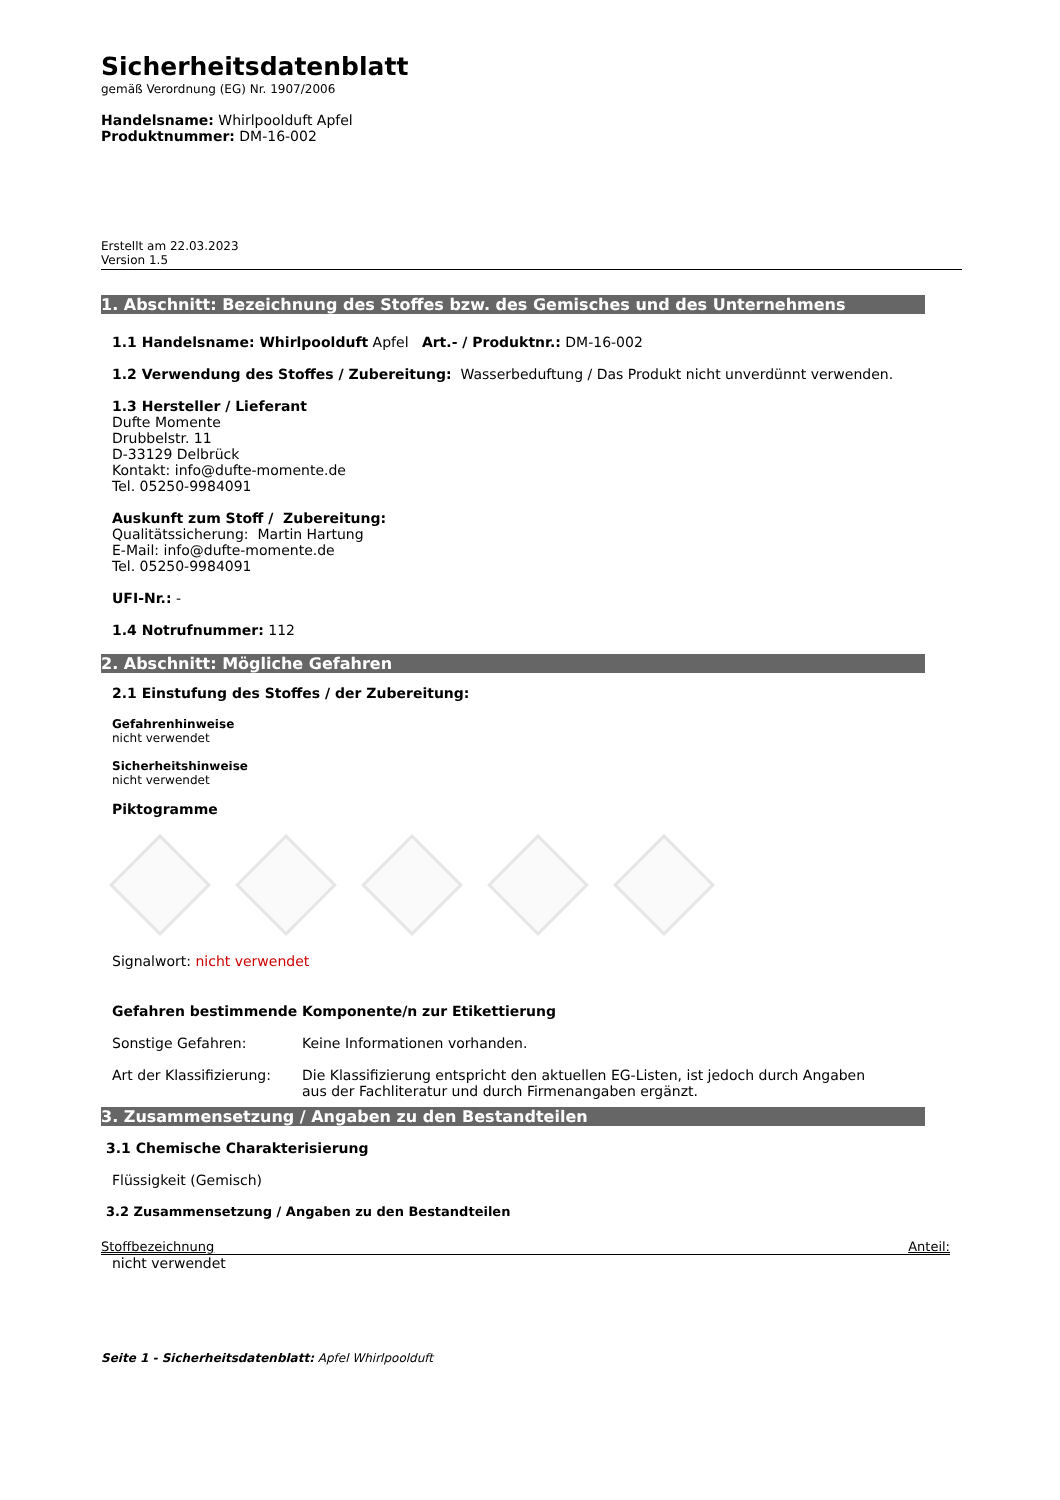Sicherheitsdatenblatt
gemäß Verordnung (EG) Nr. 1907/2006
Handelsname: Whirlpoolduft Apfel
Produktnummer: DM-16-002
Erstellt am 22.03.2023
Version 1.5
1. Abschnitt: Bezeichnung des Stoffes bzw. des Gemisches und des Unternehmens
1.1 Handelsname: Whirlpoolduft Apfel Art.- / Produktnr.: DM-16-002
1.2 Verwendung des Stoffes / Zubereitung: Wasserbeduftung / Das Produkt nicht unverdünnt verwenden.
1.3 Hersteller / Lieferant
Dufte Momente
Drubbelstr. 11
D-33129 Delbrück
Kontakt: info@dufte-momente.de
Tel. 05250-9984091
Auskunft zum Stoff / Zubereitung:
Qualitätssicherung: Martin Hartung
E-Mail: info@dufte-momente.de
Tel. 05250-9984091
UFI-Nr.: -
1.4 Notrufnummer: 112
2. Abschnitt: Mögliche Gefahren
2.1 Einstufung des Stoffes / der Zubereitung:
Gefahrenhinweise
nicht verwendet
Sicherheitshinweise
nicht verwendet
Piktogramme
Signalwort: nicht verwendet
Gefahren bestimmende Komponente/n zur Etikettierung
Sonstige Gefahren: Keine Informationen vorhanden.
Art der Klassifizierung:
Die Klassifizierung entspricht den aktuellen EG-Listen, ist jedoch durch Angaben aus der Fachliteratur und durch Firmenangaben ergänzt.
3. Zusammensetzung / Angaben zu den Bestandteilen
3.1 Chemische Charakterisierung
Flüssigkeit (Gemisch)
3.2 Zusammensetzung / Angaben zu den Bestandteilen
Stoffbezeichnung Anteil:
nicht verwendet
Seite 1 - Sicherheitsdatenblatt: Apfel Whirlpoolduft